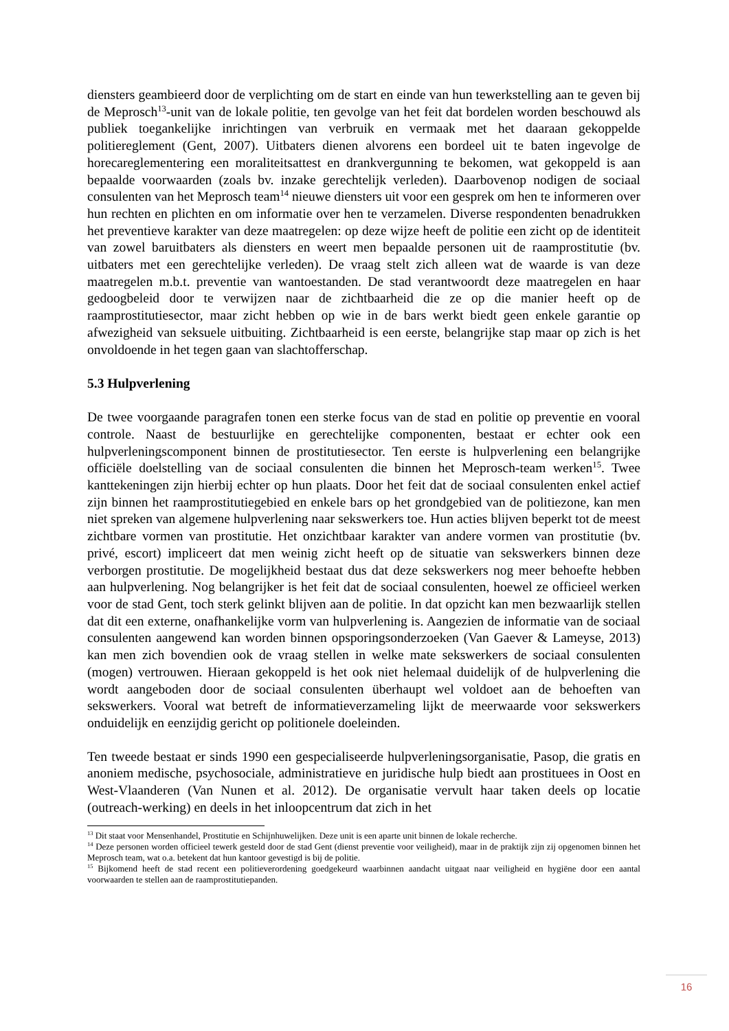diensters geambieerd door de verplichting om de start en einde van hun tewerkstelling aan te geven bij de Meprosch<sup>13</sup>-unit van de lokale politie, ten gevolge van het feit dat bordelen worden beschouwd als publiek toegankelijke inrichtingen van verbruik en vermaak met het daaraan gekoppelde politiereglement (Gent, 2007). Uitbaters dienen alvorens een bordeel uit te baten ingevolge de horecareglementering een moraliteitsattest en drankvergunning te bekomen, wat gekoppeld is aan bepaalde voorwaarden (zoals bv. inzake gerechtelijk verleden). Daarbovenop nodigen de sociaal consulenten van het Meprosch team<sup>14</sup> nieuwe diensters uit voor een gesprek om hen te informeren over hun rechten en plichten en om informatie over hen te verzamelen. Diverse respondenten benadrukken het preventieve karakter van deze maatregelen: op deze wijze heeft de politie een zicht op de identiteit van zowel baruitbaters als diensters en weert men bepaalde personen uit de raamprostitutie (bv. uitbaters met een gerechtelijke verleden). De vraag stelt zich alleen wat de waarde is van deze maatregelen m.b.t. preventie van wantoestanden. De stad verantwoordt deze maatregelen en haar gedoogbeleid door te verwijzen naar de zichtbaarheid die ze op die manier heeft op de raamprostitutiesector, maar zicht hebben op wie in de bars werkt biedt geen enkele garantie op afwezigheid van seksuele uitbuiting. Zichtbaarheid is een eerste, belangrijke stap maar op zich is het onvoldoende in het tegen gaan van slachtofferschap.
5.3 Hulpverlening
De twee voorgaande paragrafen tonen een sterke focus van de stad en politie op preventie en vooral controle. Naast de bestuurlijke en gerechtelijke componenten, bestaat er echter ook een hulpverleningscomponent binnen de prostitutiesector. Ten eerste is hulpverlening een belangrijke officiële doelstelling van de sociaal consulenten die binnen het Meprosch-team werken<sup>15</sup>. Twee kanttekeningen zijn hierbij echter op hun plaats. Door het feit dat de sociaal consulenten enkel actief zijn binnen het raamprostitutiegebied en enkele bars op het grondgebied van de politiezone, kan men niet spreken van algemene hulpverlening naar sekswerkers toe. Hun acties blijven beperkt tot de meest zichtbare vormen van prostitutie. Het onzichtbaar karakter van andere vormen van prostitutie (bv. privé, escort) impliceert dat men weinig zicht heeft op de situatie van sekswerkers binnen deze verborgen prostitutie. De mogelijkheid bestaat dus dat deze sekswerkers nog meer behoefte hebben aan hulpverlening. Nog belangrijker is het feit dat de sociaal consulenten, hoewel ze officieel werken voor de stad Gent, toch sterk gelinkt blijven aan de politie. In dat opzicht kan men bezwaarlijk stellen dat dit een externe, onafhankelijke vorm van hulpverlening is. Aangezien de informatie van de sociaal consulenten aangewend kan worden binnen opsporingsonderzoeken (Van Gaever & Lameyse, 2013) kan men zich bovendien ook de vraag stellen in welke mate sekswerkers de sociaal consulenten (mogen) vertrouwen. Hieraan gekoppeld is het ook niet helemaal duidelijk of de hulpverlening die wordt aangeboden door de sociaal consulenten überhaupt wel voldoet aan de behoeften van sekswerkers. Vooral wat betreft de informatieverzameling lijkt de meerwaarde voor sekswerkers onduidelijk en eenzijdig gericht op politionele doeleinden.
Ten tweede bestaat er sinds 1990 een gespecialiseerde hulpverleningsorganisatie, Pasop, die gratis en anoniem medische, psychosociale, administratieve en juridische hulp biedt aan prostituees in Oost en West-Vlaanderen (Van Nunen et al. 2012). De organisatie vervult haar taken deels op locatie (outreach-werking) en deels in het inloopcentrum dat zich in het
<sup>13</sup> Dit staat voor Mensenhandel, Prostitutie en Schijnhuwelijken. Deze unit is een aparte unit binnen de lokale recherche.
<sup>14</sup> Deze personen worden officieel tewerk gesteld door de stad Gent (dienst preventie voor veiligheid), maar in de praktijk zijn zij opgenomen binnen het Meprosch team, wat o.a. betekent dat hun kantoor gevestigd is bij de politie.
<sup>15</sup> Bijkomend heeft de stad recent een politieverordening goedgekeurd waarbinnen aandacht uitgaat naar veiligheid en hygiëne door een aantal voorwaarden te stellen aan de raamprostitutiepanden.
16